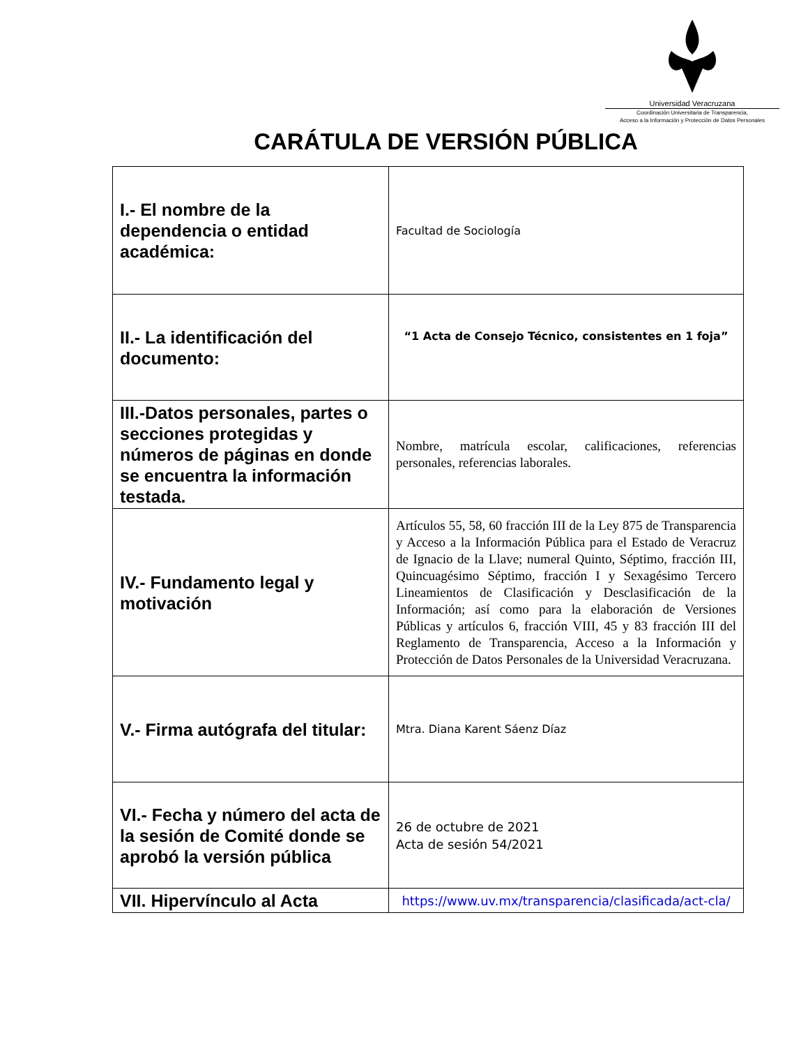Universidad Veracruzana
Coordinación Universitaria de Transparencia,
Acceso a la Información y Protección de Datos Personales
CARÁTULA DE VERSIÓN PÚBLICA
| I.- El nombre de la dependencia o entidad académica: | Facultad de Sociología |
| II.- La identificación del documento: | “1 Acta de Consejo Técnico, consistentes en 1 foja” |
| III.-Datos personales, partes o secciones protegidas y números de páginas en donde se encuentra la información testada. | Nombre, matrícula escolar, calificaciones, referencias personales, referencias laborales. |
| IV.- Fundamento legal y motivación | Artículos 55, 58, 60 fracción III de la Ley 875 de Transparencia y Acceso a la Información Pública para el Estado de Veracruz de Ignacio de la Llave; numeral Quinto, Séptimo, fracción III, Quincuagésimo Séptimo, fracción I y Sexagésimo Tercero Lineamientos de Clasificación y Desclasificación de la Información; así como para la elaboración de Versiones Públicas y artículos 6, fracción VIII, 45 y 83 fracción III del Reglamento de Transparencia, Acceso a la Información y Protección de Datos Personales de la Universidad Veracruzana. |
| V.- Firma autógrafa del titular: | Mtra. Diana Karent Sáenz Díaz |
| VI.- Fecha y número del acta de la sesión de Comité donde se aprobó la versión pública | 26 de octubre de 2021 Acta de sesión 54/2021 |
| VII. Hipervínculo al Acta | https://www.uv.mx/transparencia/clasificada/act-cla/ |